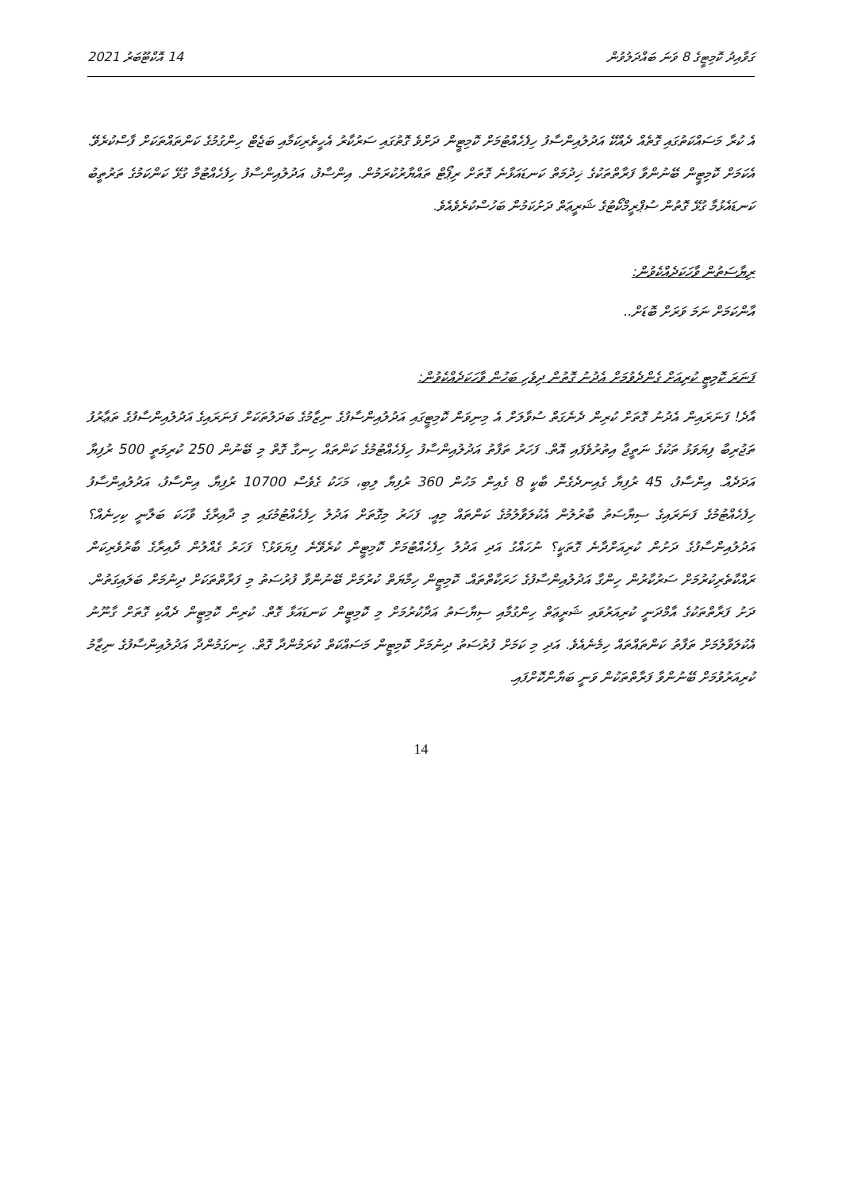14 އޮކްޓޫބަރު 2021 ގަވާއިދު ކޮމިޓީގެ 8 ވަނަ ބައްދަލުވުން
އެ ކުރާ މަސައްކަތުގައި ގޮތެއް ދެއްކޭ އަދުލުއިންސާފު ހިފެހެއްޓުމަށް ކޮމިޓީން ދަށްވެ ގޮތުގައި ސަރުކާރު އެހީތެރިކަމާއި ބަޖެޓް ހިންގުމުގެ ކަންތައްތަކަށް ފާސްކުރެވޭ. އެކަމަށް ކޮމިޓީން ބޭނުންވާ ފަރާތްތަކުގެ ޚިދުމަތް ކަނޑައަޅާނެ ގޮތަށް ރިޕޯޓް ތައްޔާރުކުރަމުން. އިންސާފު، އަދުލުއިންސާފު ހިފެހެއްޓުމާ ގުޅޭ ކަންކަމުގެ ތަރުތީބު ކަނޑައެޅުމާ ގުޅޭ ގޮތުން ސުޕްރީމްކޯޓުގެ ޝަރީޢަތް ދަށުކަމުން ބަހުސްކުރެވެއެވެ.
ރިޔާސަތުން ވާހަކަދެއްކެވުން:
އާންކަމަށް ނަމަ ވަރަށް ބޮޑަށް..
ފަނަރަ ކޮމިޓީ ކުރިއަށް ގެންދެވުމަށް އެދުނު ގޮތުން ދިވެހި ބަހުން ވާހަކަދެއްކެވުން:
އާދެ! ފަނަރައިން އެދުނު ގޮތަށް ކުރިން ދެނެގަތް ސުވާލަށް އެ މިނިވަން ކޮމިޓީގައި އަދުލުއިންސާފުގެ ނިޒާމުގެ ބަދަލުތަކަށް ފަނަރައިގެ އަދުލުއިންސާފުގެ ތަޢާރުފު ތަޖުރިބާ ފިޔަވަޅު ތަކުގެ ނަތީޖާ އިތުރުވެފައި އޮތް. ފަހަރު ތަފާތު އަދުލުއިންސާފު ހިފެހެއްޓުމުގެ ކަންތައް ހިނގާ ގޮތް މި ބޭނުން 250 ކުރިމަތީ 500 ރުފިޔާ އަދަދެއް. އިންސާފު، 45 ރުފިޔާ ގެއިނދެގެން ބާކީ 8 ގެއިން މަހުން 360 ރުފިޔާ ލިބި، މަހަކު ގެވެސް 10700 ރުފިޔާ. އިންސާފު، އަދުލުއިންސާފު ހިފެހެއްޓުމުގެ ފަނަރައިގެ ސިޔާސަތު ބާރުލުން އެކުލަވާލުމުގެ ކަންތައް މިއީ. ފަހަރު މިގޮތަށް އަދުލު ހިފެހެއްޓުމުގައި މި ދާއިރާގެ ވާހަކަ ބަލާނީ ކިހިނެއް؟ އަދުލުއިންސާފުގެ ދަށުން ކުރިއަށްދާނެ ގޮތަކީ؟ ނުހައްގު އަދި އަދުލު ހިފެހެއްޓުމަށް ކޮމިޓީން ކުރެވޭނެ ފިޔަވަޅު؟ ފަހަރު ގެއްލުން ދާއިރާގެ ބާރުވެރިކަން ރައްކާތެރިކުރުމަށް ސަރުކާރުން ހިންގާ އަދުލުއިންސާފުގެ ހަރަކާތްތައް. ކޮމިޓީން ހިމާޔަތް ކުރުމަށް ބޭނުންވާ ފުރުސަތު މި ފަރާތްތަކަށް ދިނުމަށް ބަލައިގަތުން. ދަށު ފަރާތްތަކުގެ އާމްދަނީ ކުރިއަރުވައި ޝަރީޢަތް ހިންގުމާއި ސިޔާސަތު އަދާކުރުމަށް މި ކޮމިޓީން ކަނޑައަޅާ ގޮތް. ކުރިން ކޮމިޓީން ދެއްކި ގޮތަށް ގާނޫނު އެކުލަވާލުމަށް ތަފާތު ކަންތައްތައް ހިމެނެއެވެ. އަދި މި ކަމަށް ފުރުސަތު ދިނުމަށް ކޮމިޓީން މަސައްކަތް ކުރަމުންދާ ގޮތް. ހިނގަމުންދާ އަދުލުއިންސާފުގެ ނިޒާމު ކުރިއަރުވުމަށް ބޭނުންވާ ފަރާތްތަކުން ވަނީ ބަޔާންކޮށްފައި.
14